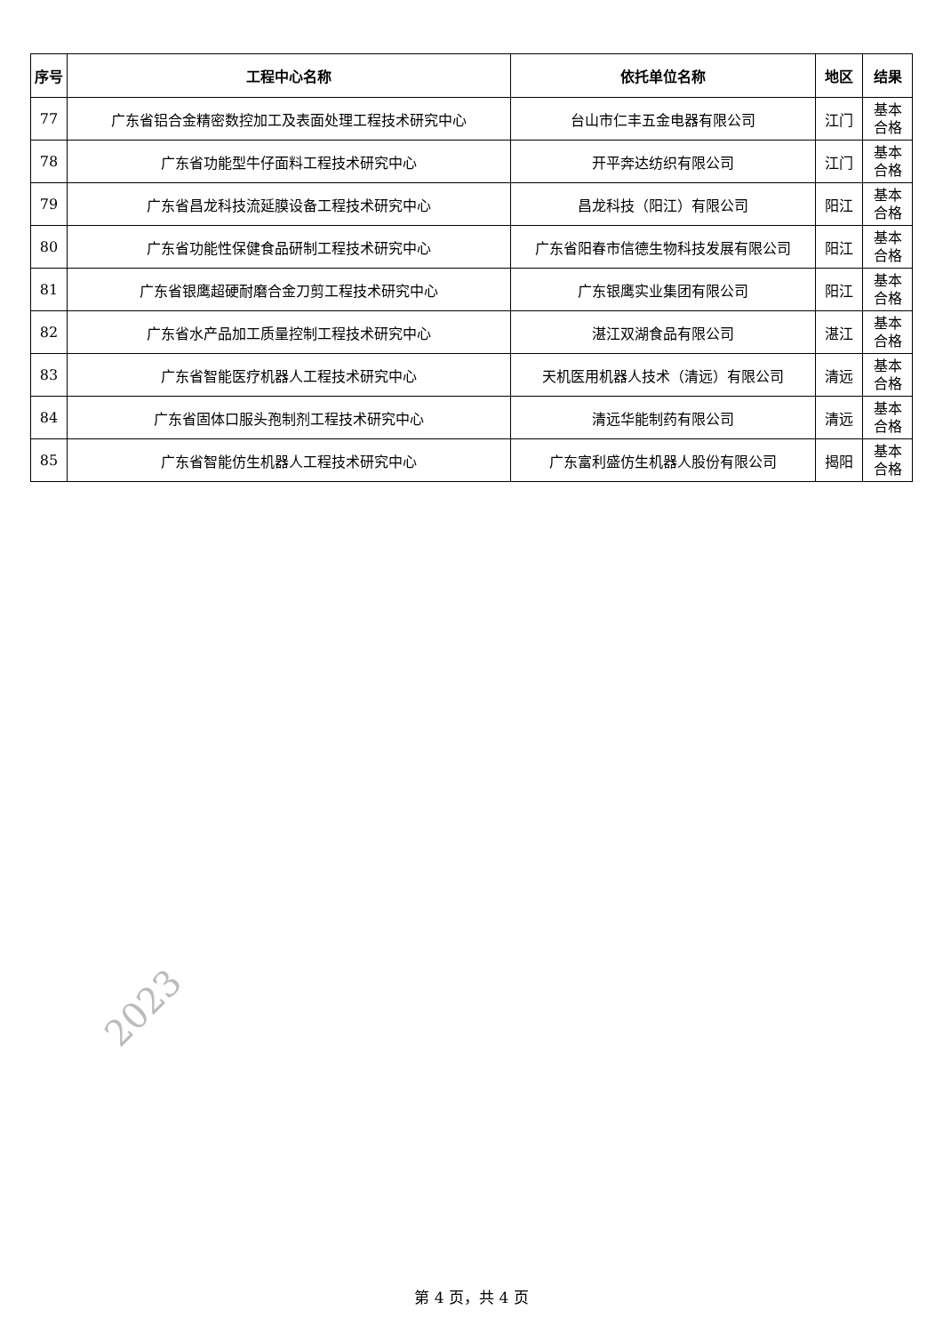| 序号 | 工程中心名称 | 依托单位名称 | 地区 | 结果 |
| --- | --- | --- | --- | --- |
| 77 | 广东省铝合金精密数控加工及表面处理工程技术研究中心 | 台山市仁丰五金电器有限公司 | 江门 | 基本 合格 |
| 78 | 广东省功能型牛仔面料工程技术研究中心 | 开平奔达纺织有限公司 | 江门 | 基本 合格 |
| 79 | 广东省昌龙科技流延膜设备工程技术研究中心 | 昌龙科技（阳江）有限公司 | 阳江 | 基本 合格 |
| 80 | 广东省功能性保健食品研制工程技术研究中心 | 广东省阳春市信德生物科技发展有限公司 | 阳江 | 基本 合格 |
| 81 | 广东省银鹰超硬耐磨合金刀剪工程技术研究中心 | 广东银鹰实业集团有限公司 | 阳江 | 基本 合格 |
| 82 | 广东省水产品加工质量控制工程技术研究中心 | 湛江双湖食品有限公司 | 湛江 | 基本 合格 |
| 83 | 广东省智能医疗机器人工程技术研究中心 | 天机医用机器人技术（清远）有限公司 | 清远 | 基本 合格 |
| 84 | 广东省固体口服头孢制剂工程技术研究中心 | 清远华能制药有限公司 | 清远 | 基本 合格 |
| 85 | 广东省智能仿生机器人工程技术研究中心 | 广东富利盛仿生机器人股份有限公司 | 揭阳 | 基本 合格 |
2023
第 4 页，共 4 页